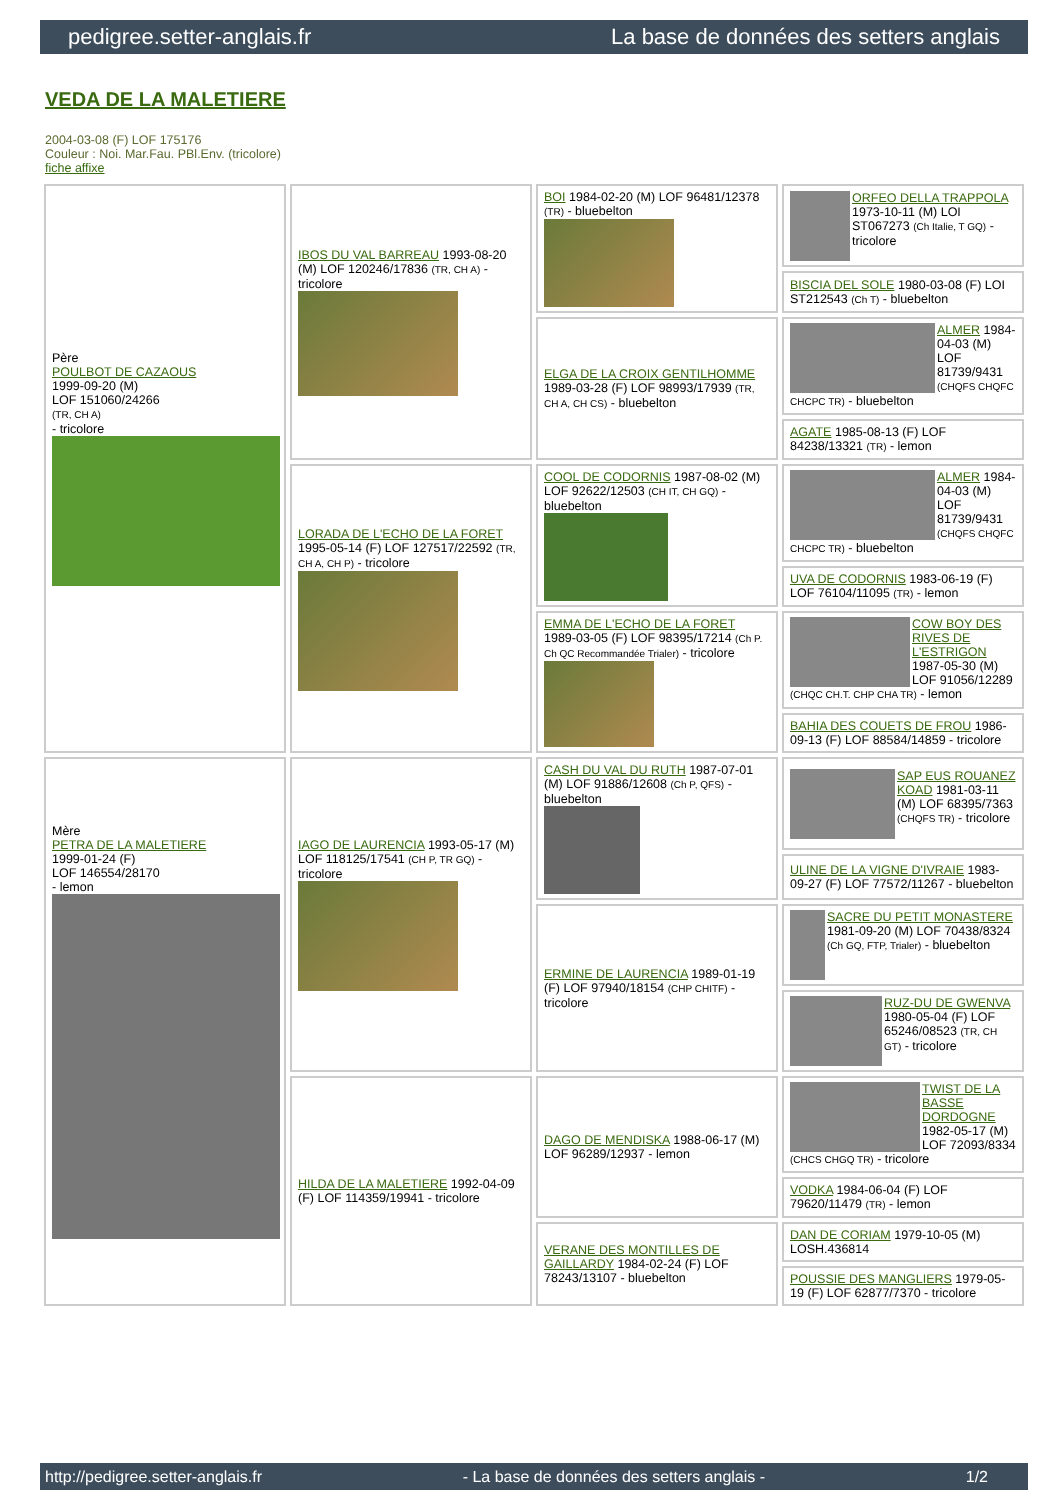pedigree.setter-anglais.fr La base de données des setters anglais
VEDA DE LA MALETIERE
2004-03-08 (F) LOF 175176
Couleur : Noi. Mar.Fau. PBl.Env. (tricolore)
fiche affixe
| Père POULBOT DE CAZAOUS 1999-09-20 (M) LOF 151060/24266 (TR, CH A) - tricolore | IBOS DU VAL BARREAU 1993-08-20 (M) LOF 120246/17836 (TR, CH A) - tricolore | BOI 1984-02-20 (M) LOF 96481/12378 (TR) - bluebelton | ORFEO DELLA TRAPPOLA 1973-10-11 (M) LOI ST067273 (Ch Italie, T GQ) - tricolore |
| | | | BISCIA DEL SOLE 1980-03-08 (F) LOI ST212543 (Ch T) - bluebelton |
| | | ELGA DE LA CROIX GENTILHOMME 1989-03-28 (F) LOF 98993/17939 (TR, CH A, CH CS) - bluebelton | ALMER 1984-04-03 (M) LOF 81739/9431 (CHQFS CHQFC CHCPC TR) - bluebelton |
| | | | AGATE 1985-08-13 (F) LOF 84238/13321 (TR) - lemon |
| | LORADA DE L'ECHO DE LA FORET 1995-05-14 (F) LOF 127517/22592 (TR, CH A, CH P) - tricolore | COOL DE CODORNIS 1987-08-02 (M) LOF 92622/12503 (CH IT, CH GQ) - bluebelton | ALMER 1984-04-03 (M) LOF 81739/9431 (CHQFS CHQFC CHCPC TR) - bluebelton |
| | | | UVA DE CODORNIS 1983-06-19 (F) LOF 76104/11095 (TR) - lemon |
| | | EMMA DE L'ECHO DE LA FORET 1989-03-05 (F) LOF 98395/17214 (Ch P. Ch QC Recommandée Trialer) - tricolore | COW BOY DES RIVES DE L'ESTRIGON 1987-05-30 (M) LOF 91056/12289 (CHQC CH.T. CHP CHA TR) - lemon |
| | | | BAHIA DES COUETS DE FROU 1986-09-13 (F) LOF 88584/14859 - tricolore |
| Mère PETRA DE LA MALETIERE 1999-01-24 (F) LOF 146554/28170 - lemon | IAGO DE LAURENCIA 1993-05-17 (M) LOF 118125/17541 (CH P, TR GQ) - tricolore | CASH DU VAL DU RUTH 1987-07-01 (M) LOF 91886/12608 (Ch P, QFS) - bluebelton | SAP EUS ROUANEZ KOAD 1981-03-11 (M) LOF 68395/7363 (CHQFS TR) - tricolore |
| | | | ULINE DE LA VIGNE D'IVRAIE 1983-09-27 (F) LOF 77572/11267 - bluebelton |
| | | ERMINE DE LAURENCIA 1989-01-19 (F) LOF 97940/18154 (CHP CHITF) - tricolore | SACRE DU PETIT MONASTERE 1981-09-20 (M) LOF 70438/8324 (Ch GQ, FTP, Trialer) - bluebelton |
| | | | RUZ-DU DE GWENVA 1980-05-04 (F) LOF 65246/08523 (TR, CH GT) - tricolore |
| | HILDA DE LA MALETIERE 1992-04-09 (F) LOF 114359/19941 - tricolore | DAGO DE MENDISKA 1988-06-17 (M) LOF 96289/12937 - lemon | TWIST DE LA BASSE DORDOGNE 1982-05-17 (M) LOF 72093/8334 (CHCS CHGQ TR) - tricolore |
| | | | VODKA 1984-06-04 (F) LOF 79620/11479 (TR) - lemon |
| | | VERANE DES MONTILLES DE GAILLARDY 1984-02-24 (F) LOF 78243/13107 - bluebelton | DAN DE CORIAM 1979-10-05 (M) LOSH.436814 |
| | | | POUSSIE DES MANGLIERS 1979-05-19 (F) LOF 62877/7370 - tricolore |
http://pedigree.setter-anglais.fr - La base de données des setters anglais - 1/2